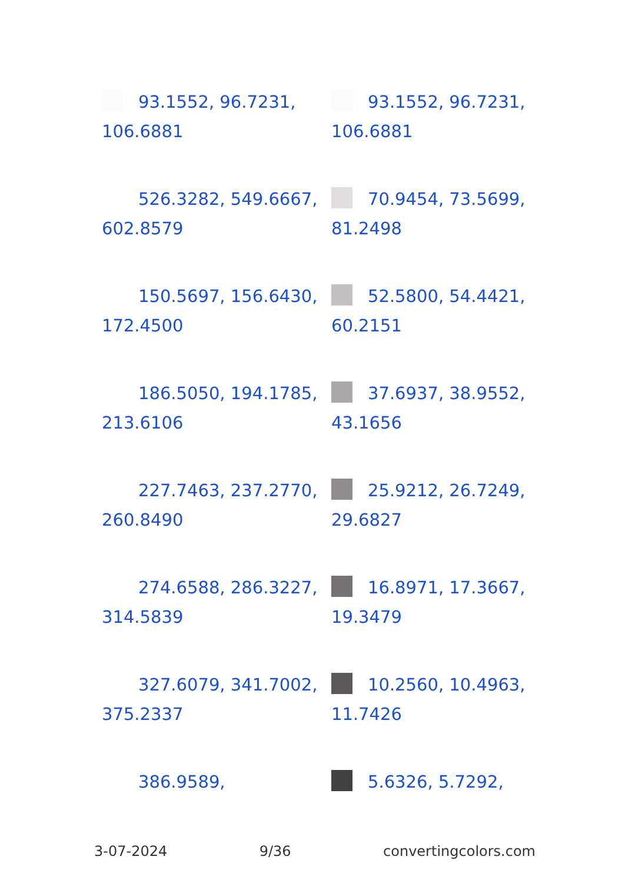93.1552, 96.7231, 106.6881
93.1552, 96.7231, 106.6881
526.3282, 549.6667, 602.8579
70.9454, 73.5699, 81.2498
150.5697, 156.6430, 172.4500
52.5800, 54.4421, 60.2151
186.5050, 194.1785, 213.6106
37.6937, 38.9552, 43.1656
227.7463, 237.2770, 260.8490
25.9212, 26.7249, 29.6827
274.6588, 286.3227, 314.5839
16.8971, 17.3667, 19.3479
327.6079, 341.7002, 375.2337
10.2560, 10.4963, 11.7426
386.9589,
5.6326, 5.7292,
3-07-2024 9/36 convertingcolors.com